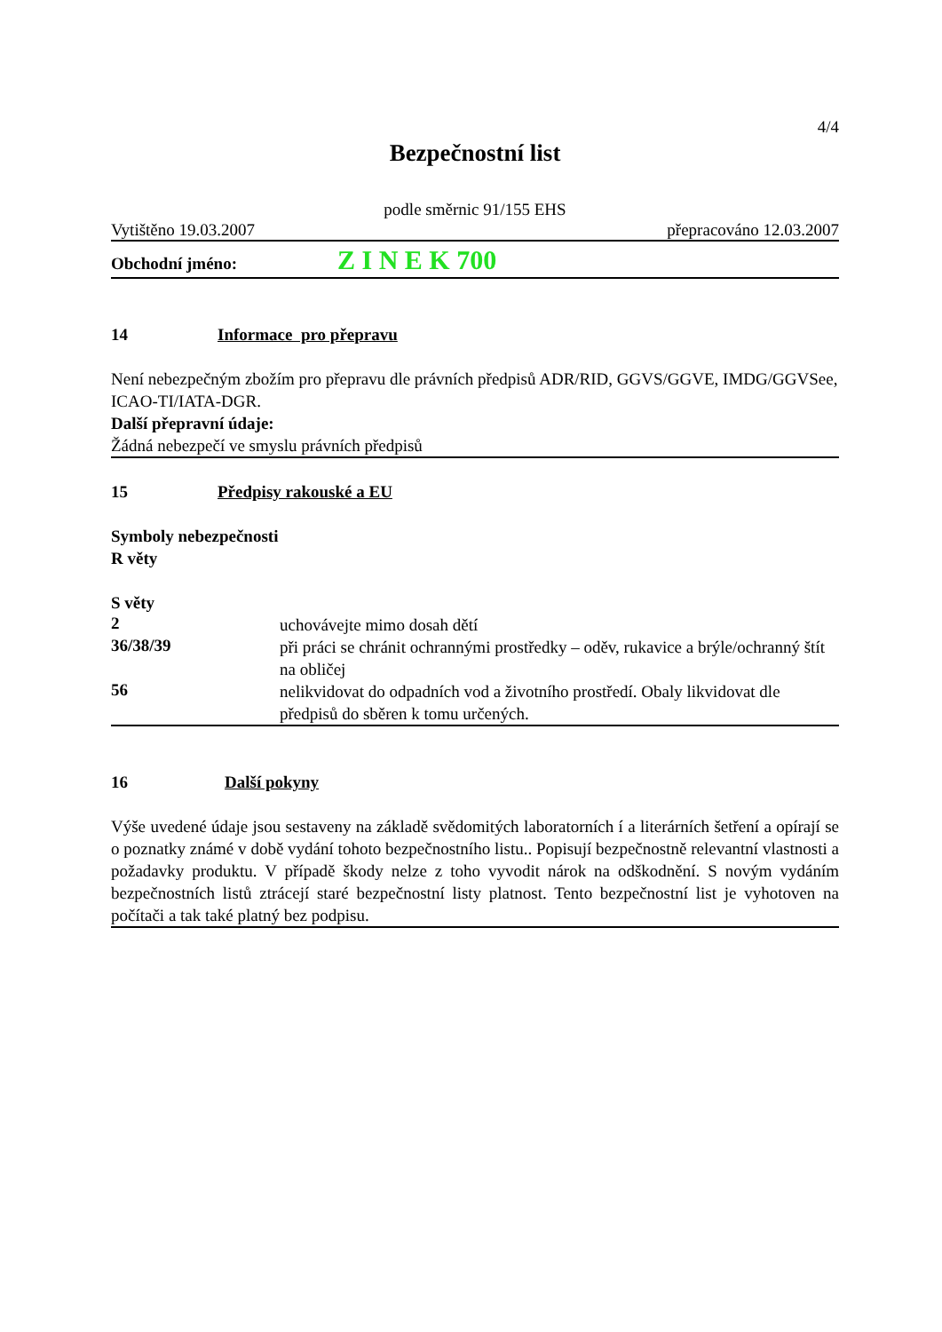4/4
Bezpečnostní list
podle směrnic 91/155 EHS
Vytištěno 19.03.2007 přepracováno 12.03.2007
Obchodní jméno: Z I N E K 700
14 Informace pro přepravu
Není nebezpečným zbožím pro přepravu dle právních předpisů ADR/RID, GGVS/GGVE, IMDG/GGVSee, ICAO-TI/IATA-DGR.
Další přepravní údaje:
Žádná nebezpečí ve smyslu právních předpisů
15 Předpisy rakouské a EU
Symboly nebezpečnosti
R věty
S věty
2
uchovávejte mimo dosah dětí
36/38/39
při práci se chránit ochrannými prostředky – oděv, rukavice a brýle/ochranný štít na obličej
56
nelikvidovat do odpadních vod a životního prostředí. Obaly likvidovat dle předpisů do sběren k tomu určených.
16 Další pokyny
Výše uvedené údaje jsou sestaveny na základě svědomitých laboratorních í a literárních šetření a opírají se o poznatky známé v době vydání tohoto bezpečnostního listu.. Popisují bezpečnostně relevantní vlastnosti a požadavky produktu. V případě škody nelze z toho vyvodit nárok na odškodnění. S novým vydáním bezpečnostních listů ztrácejí staré bezpečnostní listy platnost. Tento bezpečnostní list je vyhotoven na počítači a tak také platný bez podpisu.